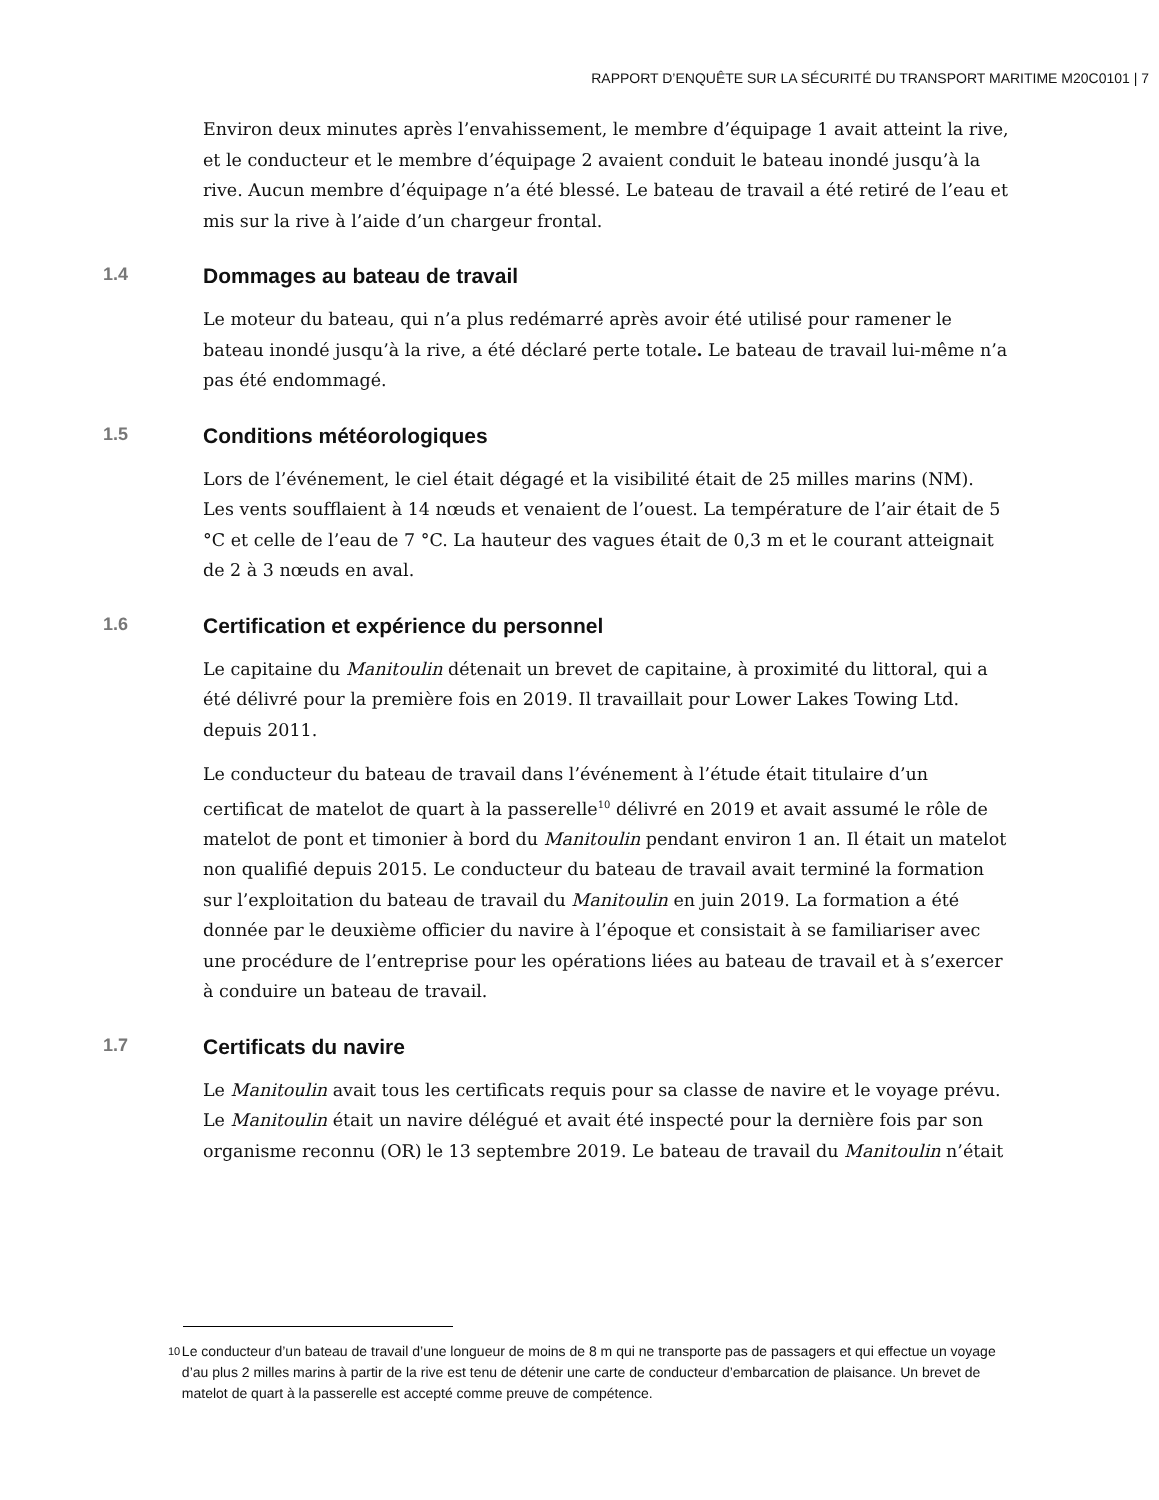RAPPORT D’ENQUÊTE SUR LA SÉCURITÉ DU TRANSPORT MARITIME M20C0101 | 7
Environ deux minutes après l’envahissement, le membre d’équipage 1 avait atteint la rive, et le conducteur et le membre d’équipage 2 avaient conduit le bateau inondé jusqu’à la rive. Aucun membre d’équipage n’a été blessé. Le bateau de travail a été retiré de l’eau et mis sur la rive à l’aide d’un chargeur frontal.
1.4 Dommages au bateau de travail
Le moteur du bateau, qui n’a plus redémarré après avoir été utilisé pour ramener le bateau inondé jusqu’à la rive, a été déclaré perte totale. Le bateau de travail lui-même n’a pas été endommagé.
1.5 Conditions météorologiques
Lors de l’événement, le ciel était dégagé et la visibilité était de 25 milles marins (NM). Les vents soufflaient à 14 nœuds et venaient de l’ouest. La température de l’air était de 5 °C et celle de l’eau de 7 °C. La hauteur des vagues était de 0,3 m et le courant atteignait de 2 à 3 nœuds en aval.
1.6 Certification et expérience du personnel
Le capitaine du Manitoulin détenait un brevet de capitaine, à proximité du littoral, qui a été délivré pour la première fois en 2019. Il travaillait pour Lower Lakes Towing Ltd. depuis 2011.
Le conducteur du bateau de travail dans l’événement à l’étude était titulaire d’un certificat de matelot de quart à la passerelle<sup>10</sup> délivré en 2019 et avait assumé le rôle de matelot de pont et timonier à bord du Manitoulin pendant environ 1 an. Il était un matelot non qualifié depuis 2015. Le conducteur du bateau de travail avait terminé la formation sur l’exploitation du bateau de travail du Manitoulin en juin 2019. La formation a été donnée par le deuxième officier du navire à l’époque et consistait à se familiariser avec une procédure de l’entreprise pour les opérations liées au bateau de travail et à s’exercer à conduire un bateau de travail.
1.7 Certificats du navire
Le Manitoulin avait tous les certificats requis pour sa classe de navire et le voyage prévu. Le Manitoulin était un navire délégué et avait été inspecté pour la dernière fois par son organisme reconnu (OR) le 13 septembre 2019. Le bateau de travail du Manitoulin n’était
10 Le conducteur d’un bateau de travail d’une longueur de moins de 8 m qui ne transporte pas de passagers et qui effectue un voyage d’au plus 2 milles marins à partir de la rive est tenu de détenir une carte de conducteur d’embarcation de plaisance. Un brevet de matelot de quart à la passerelle est accepté comme preuve de compétence.